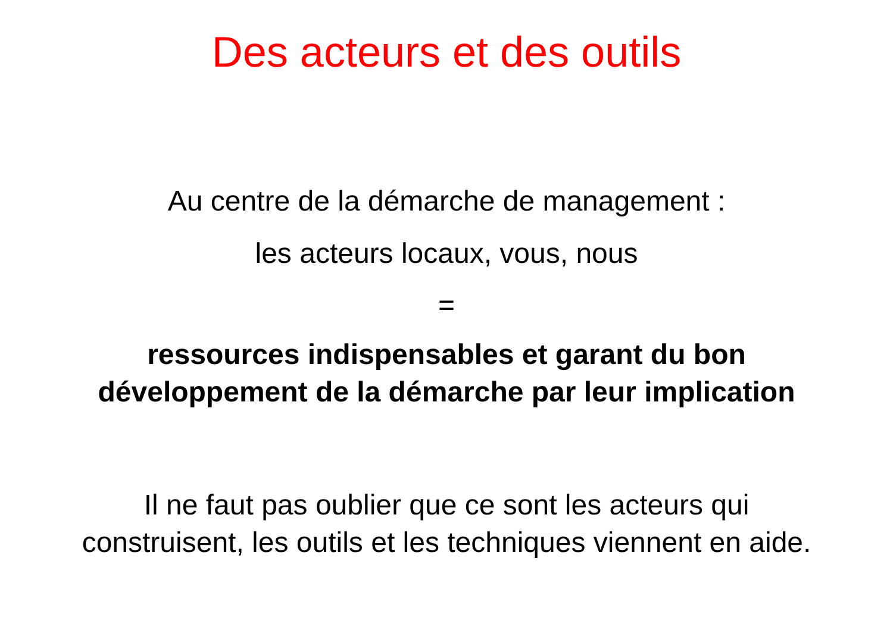Des acteurs et des outils
Au centre de la démarche de management :
les acteurs locaux, vous, nous
=
ressources indispensables et garant du bon développement de la démarche par leur implication
Il ne faut pas oublier que ce sont les acteurs qui construisent, les outils et les techniques viennent en aide.